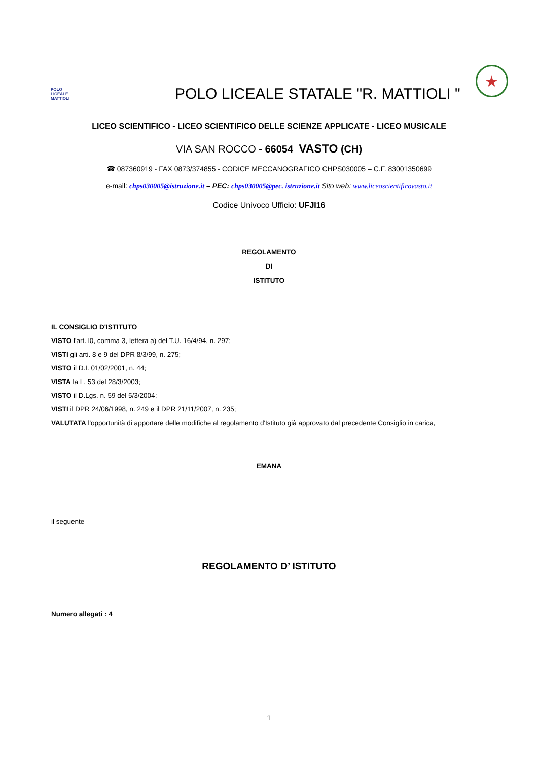POLO
LICEALE
MATTIOLI
POLO LICEALE STATALE "R. MATTIOLI "
★
LICEO SCIENTIFICO - LICEO SCIENTIFICO DELLE SCIENZE APPLICATE - LICEO MUSICALE
VIA SAN ROCCO - 66054 VASTO (CH)
☎ 087360919 - FAX 0873/374855 - CODICE MECCANOGRAFICO CHPS030005 – C.F. 83001350699
e-mail: chps030005@istruzione.it – PEC: chps030005@pec. istruzione.it Sito web: www.liceoscientificovasto.it
Codice Univoco Ufficio: UFJI16
REGOLAMENTO
DI
ISTITUTO
IL CONSIGLIO D'ISTITUTO
VISTO l'art. l0, comma 3, lettera a) del T.U. 16/4/94, n. 297;
VISTI gli arti. 8 e 9 del DPR 8/3/99, n. 275;
VISTO il D.I. 01/02/2001, n. 44;
VISTA la L. 53 del 28/3/2003;
VISTO il D.Lgs. n. 59 del 5/3/2004;
VISTI il DPR 24/06/1998, n. 249 e il DPR 21/11/2007, n. 235;
VALUTATA l'opportunità di apportare delle modifiche al regolamento d'Istituto già approvato dal precedente Consiglio in carica,
EMANA
il seguente
REGOLAMENTO D’ ISTITUTO
Numero allegati : 4
1